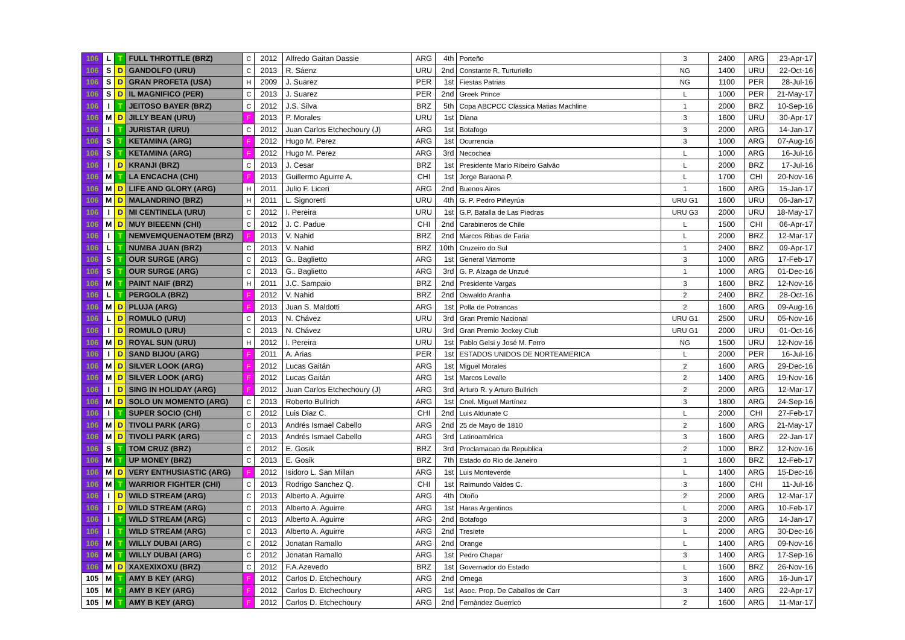| 106 | L | T | FULL THROTTLE (BRZ) | C | 2012 | Alfredo Gaitan Dassie | ARG | 4th | Porteño | 3 | 2400 | ARG | 23-Apr-17 |
| 106 | S | D | GANDOLFO (URU) | C | 2013 | R. Sáenz | URU | 2nd | Constante R. Turturiello | NG | 1400 | URU | 22-Oct-16 |
| 106 | S | D | GRAN PROFETA (USA) | H | 2009 | J. Suarez | PER | 1st | Fiestas Patrias | NG | 1100 | PER | 28-Jul-16 |
| 106 | S | D | IL MAGNIFICO (PER) | C | 2013 | J. Suarez | PER | 2nd | Greek Prince | L | 1000 | PER | 21-May-17 |
| 106 | I | T | JEITOSO BAYER (BRZ) | C | 2012 | J.S. Silva | BRZ | 5th | Copa ABCPCC Classica Matias Machline | 1 | 2000 | BRZ | 10-Sep-16 |
| 106 | M | D | JILLY BEAN (URU) | F | 2013 | P. Morales | URU | 1st | Diana | 3 | 1600 | URU | 30-Apr-17 |
| 106 | I | T | JURISTAR (URU) | C | 2012 | Juan Carlos Etchechoury (J) | ARG | 1st | Botafogo | 3 | 2000 | ARG | 14-Jan-17 |
| 106 | S | T | KETAMINA (ARG) | F | 2012 | Hugo M. Perez | ARG | 1st | Ocurrencia | 3 | 1000 | ARG | 07-Aug-16 |
| 106 | S | T | KETAMINA (ARG) | F | 2012 | Hugo M. Perez | ARG | 3rd | Necochea | L | 1000 | ARG | 16-Jul-16 |
| 106 | I | D | KRANJI (BRZ) | C | 2013 | J. Cesar | BRZ | 1st | Presidente Mario Ribeiro Galvão | L | 2000 | BRZ | 17-Jul-16 |
| 106 | M | T | LA ENCACHA (CHI) | F | 2013 | Guillermo Aguirre A. | CHI | 1st | Jorge Baraona P. | L | 1700 | CHI | 20-Nov-16 |
| 106 | M | D | LIFE AND GLORY (ARG) | H | 2011 | Julio F. Liceri | ARG | 2nd | Buenos Aires | 1 | 1600 | ARG | 15-Jan-17 |
| 106 | M | D | MALANDRINO (BRZ) | H | 2011 | L. Signoretti | URU | 4th | G. P. Pedro Piñeyrúa | URU G1 | 1600 | URU | 06-Jan-17 |
| 106 | I | D | MI CENTINELA (URU) | C | 2012 | I. Pereira | URU | 1st | G.P. Batalla de Las Piedras | URU G3 | 2000 | URU | 18-May-17 |
| 106 | M | D | MUY BIEEENN (CHI) | C | 2012 | J. C. Padue | CHI | 2nd | Carabineros de Chile | L | 1500 | CHI | 06-Apr-17 |
| 106 | I | T | NEMVEMQUENAOTEM (BRZ) | F | 2013 | V. Nahid | BRZ | 2nd | Marcos Ribas de Faria | L | 2000 | BRZ | 12-Mar-17 |
| 106 | L | T | NUMBA JUAN (BRZ) | C | 2013 | V. Nahid | BRZ | 10th | Cruzeiro do Sul | 1 | 2400 | BRZ | 09-Apr-17 |
| 106 | S | T | OUR SURGE (ARG) | C | 2013 | G.. Baglietto | ARG | 1st | General Viamonte | 3 | 1000 | ARG | 17-Feb-17 |
| 106 | S | T | OUR SURGE (ARG) | C | 2013 | G.. Baglietto | ARG | 3rd | G. P. Alzaga de Unzué | 1 | 1000 | ARG | 01-Dec-16 |
| 106 | M | T | PAINT NAIF (BRZ) | H | 2011 | J.C. Sampaio | BRZ | 2nd | Presidente Vargas | 3 | 1600 | BRZ | 12-Nov-16 |
| 106 | L | T | PERGOLA (BRZ) | F | 2012 | V. Nahid | BRZ | 2nd | Oswaldo Aranha | 2 | 2400 | BRZ | 28-Oct-16 |
| 106 | M | D | PLUJA (ARG) | F | 2013 | Juan S. Maldotti | ARG | 1st | Polla de Potrancas | 2 | 1600 | ARG | 09-Aug-16 |
| 106 | L | D | ROMULO (URU) | C | 2013 | N. Chávez | URU | 3rd | Gran Premio Nacional | URU G1 | 2500 | URU | 05-Nov-16 |
| 106 | I | D | ROMULO (URU) | C | 2013 | N. Chávez | URU | 3rd | Gran Premio Jockey Club | URU G1 | 2000 | URU | 01-Oct-16 |
| 106 | M | D | ROYAL SUN (URU) | H | 2012 | I. Pereira | URU | 1st | Pablo Gelsi y José M. Ferro | NG | 1500 | URU | 12-Nov-16 |
| 106 | I | D | SAND BIJOU (ARG) | F | 2011 | A. Arias | PER | 1st | ESTADOS UNIDOS DE NORTEAMERICA | L | 2000 | PER | 16-Jul-16 |
| 106 | M | D | SILVER LOOK (ARG) | F | 2012 | Lucas Gaitán | ARG | 1st | Miguel Morales | 2 | 1600 | ARG | 29-Dec-16 |
| 106 | M | D | SILVER LOOK (ARG) | F | 2012 | Lucas Gaitán | ARG | 1st | Marcos Levalle | 2 | 1400 | ARG | 19-Nov-16 |
| 106 | I | D | SING IN HOLIDAY (ARG) | F | 2012 | Juan Carlos Etchechoury (J) | ARG | 3rd | Arturo R. y Arturo Bullrich | 2 | 2000 | ARG | 12-Mar-17 |
| 106 | M | D | SOLO UN MOMENTO (ARG) | C | 2013 | Roberto Bullrich | ARG | 1st | Cnel. Miguel Martínez | 3 | 1800 | ARG | 24-Sep-16 |
| 106 | I | T | SUPER SOCIO (CHI) | C | 2012 | Luis Diaz C. | CHI | 2nd | Luis Aldunate C | L | 2000 | CHI | 27-Feb-17 |
| 106 | M | D | TIVOLI PARK (ARG) | C | 2013 | Andrés Ismael Cabello | ARG | 2nd | 25 de Mayo de 1810 | 2 | 1600 | ARG | 21-May-17 |
| 106 | M | D | TIVOLI PARK (ARG) | C | 2013 | Andrés Ismael Cabello | ARG | 3rd | Latinoamérica | 3 | 1600 | ARG | 22-Jan-17 |
| 106 | S | T | TOM CRUZ (BRZ) | C | 2012 | E. Gosik | BRZ | 3rd | Proclamacao da Republica | 2 | 1000 | BRZ | 12-Nov-16 |
| 106 | M | T | UP MONEY (BRZ) | C | 2013 | E. Gosik | BRZ | 7th | Estado do Rio de Janeiro | 1 | 1600 | BRZ | 12-Feb-17 |
| 106 | M | D | VERY ENTHUSIASTIC (ARG) | F | 2012 | Isidoro L. San Millan | ARG | 1st | Luis Monteverde | L | 1400 | ARG | 15-Dec-16 |
| 106 | M | T | WARRIOR FIGHTER (CHI) | C | 2013 | Rodrigo Sanchez Q. | CHI | 1st | Raimundo Valdes C. | 3 | 1600 | CHI | 11-Jul-16 |
| 106 | I | D | WILD STREAM (ARG) | C | 2013 | Alberto A. Aguirre | ARG | 4th | Otoño | 2 | 2000 | ARG | 12-Mar-17 |
| 106 | I | D | WILD STREAM (ARG) | C | 2013 | Alberto A. Aguirre | ARG | 1st | Haras Argentinos | L | 2000 | ARG | 10-Feb-17 |
| 106 | I | T | WILD STREAM (ARG) | C | 2013 | Alberto A. Aguirre | ARG | 2nd | Botafogo | 3 | 2000 | ARG | 14-Jan-17 |
| 106 | I | T | WILD STREAM (ARG) | C | 2013 | Alberto A. Aguirre | ARG | 2nd | Tresiete | L | 2000 | ARG | 30-Dec-16 |
| 106 | M | T | WILLY DUBAI (ARG) | C | 2012 | Jonatan Ramallo | ARG | 2nd | Orange | L | 1400 | ARG | 09-Nov-16 |
| 106 | M | T | WILLY DUBAI (ARG) | C | 2012 | Jonatan Ramallo | ARG | 1st | Pedro Chapar | 3 | 1400 | ARG | 17-Sep-16 |
| 106 | M | D | XAXEXIXOXU (BRZ) | C | 2012 | F.A.Azevedo | BRZ | 1st | Governador do Estado | L | 1600 | BRZ | 26-Nov-16 |
| 105 | M | T | AMY B KEY (ARG) | F | 2012 | Carlos D. Etchechoury | ARG | 2nd | Omega | 3 | 1600 | ARG | 16-Jun-17 |
| 105 | M | T | AMY B KEY (ARG) | F | 2012 | Carlos D. Etchechoury | ARG | 1st | Asoc. Prop. De Caballos de Carr | 3 | 1400 | ARG | 22-Apr-17 |
| 105 | M | T | AMY B KEY (ARG) | F | 2012 | Carlos D. Etchechoury | ARG | 2nd | Fernàndez Guerrico | 2 | 1600 | ARG | 11-Mar-17 |